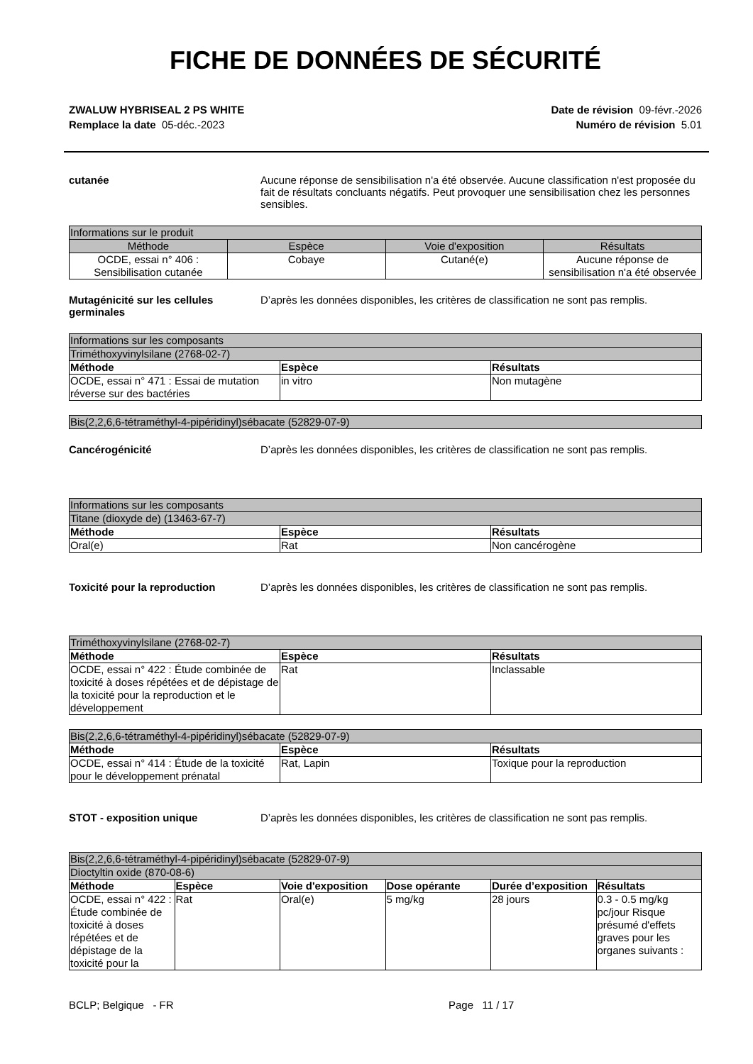FICHE DE DONNÉES DE SÉCURITÉ
ZWALUW HYBRISEAL 2 PS WHITE
Remplace la date 05-déc.-2023
Date de révision 09-févr.-2026
Numéro de révision 5.01
cutanée Aucune réponse de sensibilisation n'a été observée. Aucune classification n'est proposée du fait de résultats concluants négatifs. Peut provoquer une sensibilisation chez les personnes sensibles.
| Informations sur le produit | | | |
| Méthode | Espèce | Voie d'exposition | Résultats |
| OCDE, essai n° 406 : Sensibilisation cutanée | Cobaye | Cutané(e) | Aucune réponse de sensibilisation n'a été observée |
Mutagénicité sur les cellules germinales
D’après les données disponibles, les critères de classification ne sont pas remplis.
| Informations sur les composants | | |
| Triméthoxyvinylsilane (2768-02-7) | | |
| Méthode | Espèce | Résultats |
| OCDE, essai n° 471 : Essai de mutation réverse sur des bactéries | in vitro | Non mutagène |
| Bis(2,2,6,6-tétraméthyl-4-pipéridinyl)sébacate (52829-07-9) |
Cancérogénicité D’après les données disponibles, les critères de classification ne sont pas remplis.
| Informations sur les composants | | |
| Titane (dioxyde de) (13463-67-7) | | |
| Méthode | Espèce | Résultats |
| Oral(e) | Rat | Non cancérogène |
Toxicité pour la reproduction D’après les données disponibles, les critères de classification ne sont pas remplis.
| Triméthoxyvinylsilane (2768-02-7) | | |
| Méthode | Espèce | Résultats |
| OCDE, essai n° 422 : Étude combinée de toxicité à doses répétées et de dépistage de la toxicité pour la reproduction et le développement | Rat | Inclassable |
| Bis(2,2,6,6-tétraméthyl-4-pipéridinyl)sébacate (52829-07-9) | | |
| Méthode | Espèce | Résultats |
| OCDE, essai n° 414 : Étude de la toxicité pour le développement prénatal | Rat, Lapin | Toxique pour la reproduction |
STOT - exposition unique D’après les données disponibles, les critères de classification ne sont pas remplis.
| Bis(2,2,6,6-tétraméthyl-4-pipéridinyl)sébacate (52829-07-9) | | | | | |
| Dioctyltin oxide (870-08-6) | | | | | |
| Méthode | Espèce | Voie d'exposition | Dose opérante | Durée d’exposition | Résultats |
| OCDE, essai n° 422 : Étude combinée de toxicité à doses répétées et de dépistage de la toxicité pour la | Rat | Oral(e) | 5 mg/kg | 28 jours | 0.3 - 0.5 mg/kg pc/jour Risque présumé d'effets graves pour les organes suivants : |
BCLP; Belgique - FR Page 11 / 17